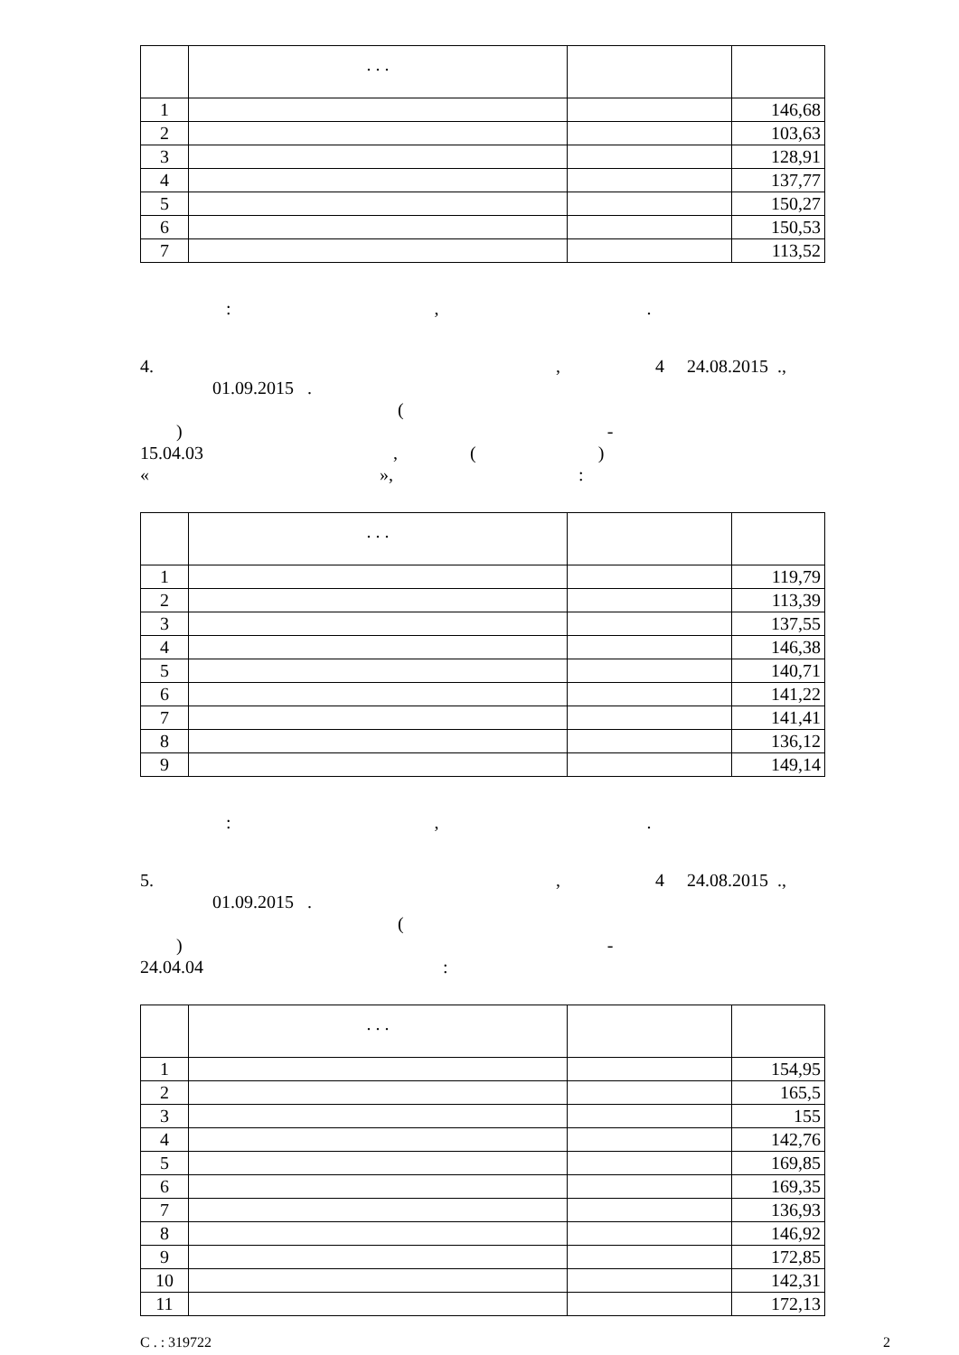| | . . . | | |
| 1 | | | 146,68 |
| 2 | | | 103,63 |
| 3 | | | 128,91 |
| 4 | | | 137,77 |
| 5 | | | 150,27 |
| 6 | | | 150,53 |
| 7 | | | 113,52 |
: , .
4. , 4 24.08.2015 .,
01.09.2015 .
(
) -
15.04.03 , ( )
« », :
| | . . . | | |
| 1 | | | 119,79 |
| 2 | | | 113,39 |
| 3 | | | 137,55 |
| 4 | | | 146,38 |
| 5 | | | 140,71 |
| 6 | | | 141,22 |
| 7 | | | 141,41 |
| 8 | | | 136,12 |
| 9 | | | 149,14 |
: , .
5. , 4 24.08.2015 .,
01.09.2015 .
(
) -
24.04.04 :
| | . . . | | |
| 1 | | | 154,95 |
| 2 | | | 165,5 |
| 3 | | | 155 |
| 4 | | | 142,76 |
| 5 | | | 169,85 |
| 6 | | | 169,35 |
| 7 | | | 136,93 |
| 8 | | | 146,92 |
| 9 | | | 172,85 |
| 10 | | | 142,31 |
| 11 | | | 172,13 |
С . : 319722 2